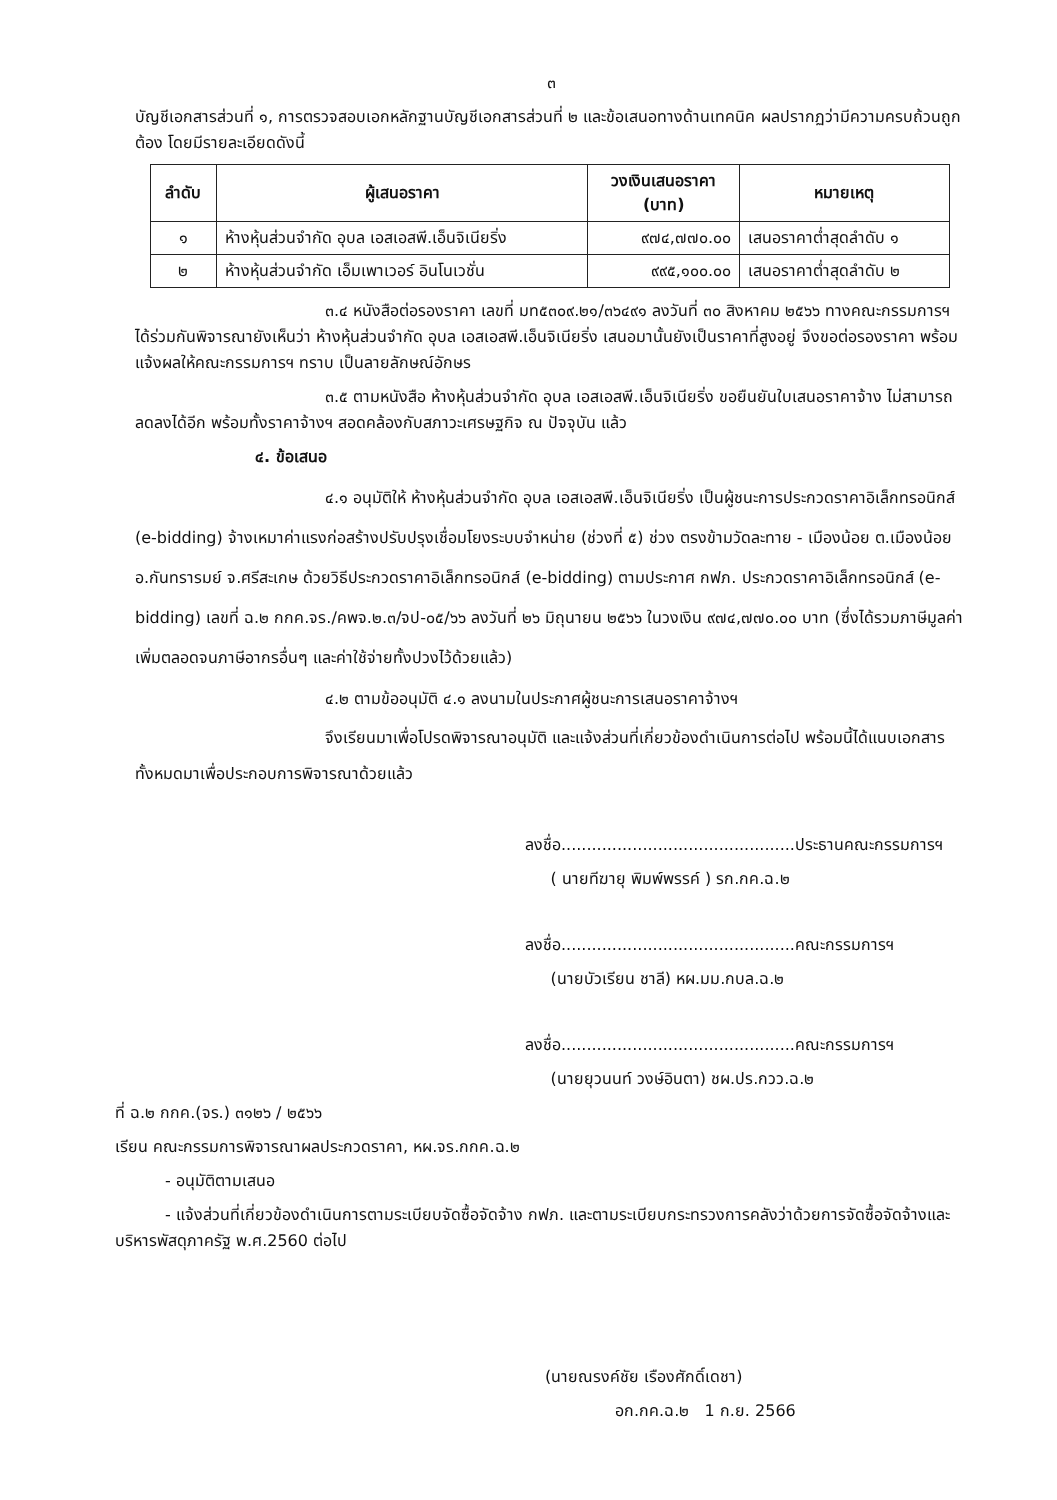๓
บัญชีเอกสารส่วนที่ ๑, การตรวจสอบเอกหลักฐานบัญชีเอกสารส่วนที่ ๒ และข้อเสนอทางด้านเทคนิค ผลปรากฏว่ามีความครบถ้วนถูกต้อง โดยมีรายละเอียดดังนี้
| ลำดับ | ผู้เสนอราคา | วงเงินเสนอราคา (บาท) | หมายเหตุ |
| --- | --- | --- | --- |
| ๑ | ห้างหุ้นส่วนจำกัด อุบล เอสเอสพี.เอ็นจิเนียริ่ง | ๙๗๔,๗๗๐.๐๐ | เสนอราคาต่ำสุดลำดับ ๑ |
| ๒ | ห้างหุ้นส่วนจำกัด เอ็มเพาเวอร์ อินโนเวชั่น | ๙๙๕,๑๐๐.๐๐ | เสนอราคาต่ำสุดลำดับ ๒ |
๓.๔ หนังสือต่อรองราคา เลขที่ มท๕๓๐๙.๒๑/๓๖๔๙๑ ลงวันที่ ๓๐ สิงหาคม ๒๕๖๖ ทางคณะกรรมการฯ ได้ร่วมกันพิจารณายังเห็นว่า ห้างหุ้นส่วนจำกัด อุบล เอสเอสพี.เอ็นจิเนียริ่ง เสนอมานั้นยังเป็นราคาที่สูงอยู่ จึงขอต่อรองราคา พร้อมแจ้งผลให้คณะกรรมการฯ ทราบ เป็นลายลักษณ์อักษร
๓.๕ ตามหนังสือ ห้างหุ้นส่วนจำกัด อุบล เอสเอสพี.เอ็นจิเนียริ่ง ขอยืนยันใบเสนอราคาจ้าง ไม่สามารถลดลงได้อีก พร้อมทั้งราคาจ้างฯ สอดคล้องกับสภาวะเศรษฐกิจ ณ ปัจจุบัน แล้ว
๔. ข้อเสนอ
๔.๑ อนุมัติให้ ห้างหุ้นส่วนจำกัด อุบล เอสเอสพี.เอ็นจิเนียริ่ง เป็นผู้ชนะการประกวดราคาอิเล็กทรอนิกส์ (e-bidding) จ้างเหมาค่าแรงก่อสร้างปรับปรุงเชื่อมโยงระบบจำหน่าย (ช่วงที่ ๕) ช่วง ตรงข้ามวัดละทาย - เมืองน้อย ต.เมืองน้อย อ.กันทรารมย์ จ.ศรีสะเกษ ด้วยวิธีประกวดราคาอิเล็กทรอนิกส์ (e-bidding) ตามประกาศ กฟภ. ประกวดราคาอิเล็กทรอนิกส์ (e-bidding) เลขที่ ฉ.๒ กกค.จร./คพจ.๒.๓/จป-๐๕/๖๖ ลงวันที่ ๒๖ มิถุนายน ๒๕๖๖ ในวงเงิน ๙๗๔,๗๗๐.๐๐ บาท (ซึ่งได้รวมภาษีมูลค่าเพิ่มตลอดจนภาษีอากรอื่นๆ และค่าใช้จ่ายทั้งปวงไว้ด้วยแล้ว)
๔.๒ ตามข้ออนุมัติ ๔.๑ ลงนามในประกาศผู้ชนะการเสนอราคาจ้างฯ
จึงเรียนมาเพื่อโปรดพิจารณาอนุมัติ และแจ้งส่วนที่เกี่ยวข้องดำเนินการต่อไป พร้อมนี้ได้แนบเอกสารทั้งหมดมาเพื่อประกอบการพิจารณาด้วยแล้ว
ลงชื่อ..............................................ประธานคณะกรรมการฯ
( นายทีฆายุ พิมพ์พรรค์ ) รก.กค.ฉ.๒
ลงชื่อ..............................................คณะกรรมการฯ
(นายบัวเรียน ชาลี) หผ.มม.กบล.ฉ.๒
ลงชื่อ..............................................คณะกรรมการฯ
(นายยุวนนท์ วงษ์อินตา) ชผ.ปร.กวว.ฉ.๒
ที่ ฉ.๒ กกค.(จร.) ๓๑๒๖ / ๒๕๖๖
เรียน คณะกรรมการพิจารณาผลประกวดราคา, หผ.จร.กกค.ฉ.๒
- อนุมัติตามเสนอ
- แจ้งส่วนที่เกี่ยวข้องดำเนินการตามระเบียบจัดซื้อจัดจ้าง กฟภ. และตามระเบียบกระทรวงการคลังว่าด้วยการจัดซื้อจัดจ้างและบริหารพัสดุภาครัฐ พ.ศ.2560 ต่อไป
(นายณรงค์ชัย เรืองศักดิ์เดชา)
อก.กค.ฉ.๒ 1 ก.ย. 2566